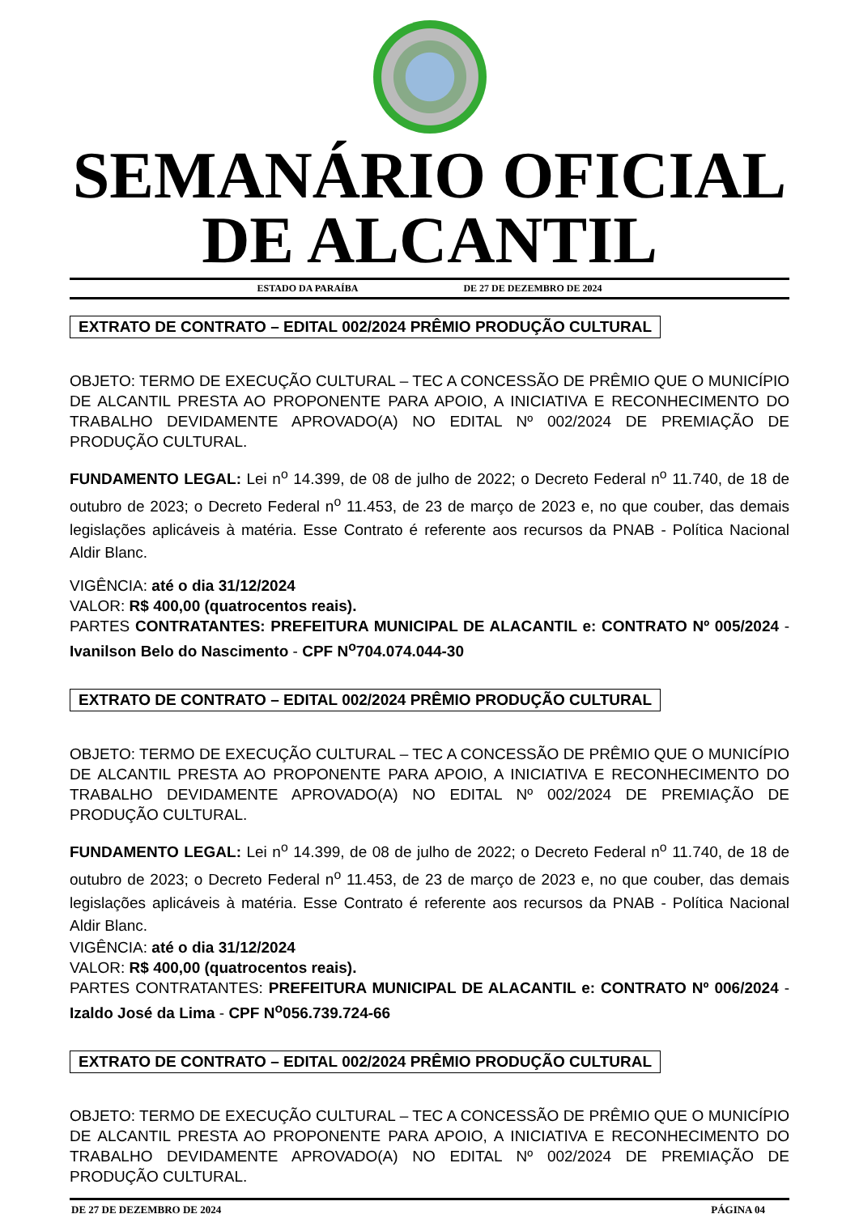SEMANÁRIO OFICIAL
DE ALCANTIL
ESTADO DA PARAÍBA DE 27 DE DEZEMBRO DE 2024
EXTRATO DE CONTRATO – EDITAL 002/2024 PRÊMIO PRODUÇÃO CULTURAL
OBJETO: TERMO DE EXECUÇÃO CULTURAL – TEC A CONCESSÃO DE PRÊMIO QUE O MUNICÍPIO DE ALCANTIL PRESTA AO PROPONENTE PARA APOIO, A INICIATIVA E RECONHECIMENTO DO TRABALHO DEVIDAMENTE APROVADO(A) NO EDITAL Nº 002/2024 DE PREMIAÇÃO DE PRODUÇÃO CULTURAL.
FUNDAMENTO LEGAL: Lei n<sup>o</sup> 14.399, de 08 de julho de 2022; o Decreto Federal n<sup>o</sup> 11.740, de 18 de outubro de 2023; o Decreto Federal n<sup>o</sup> 11.453, de 23 de março de 2023 e, no que couber, das demais legislações aplicáveis à matéria. Esse Contrato é referente aos recursos da PNAB - Política Nacional Aldir Blanc.
VIGÊNCIA: até o dia 31/12/2024
VALOR: R$ 400,00 (quatrocentos reais).
PARTES CONTRATANTES: PREFEITURA MUNICIPAL DE ALACANTIL e: CONTRATO Nº 005/2024 - Ivanilson Belo do Nascimento - CPF N<sup>o</sup>704.074.044-30
EXTRATO DE CONTRATO – EDITAL 002/2024 PRÊMIO PRODUÇÃO CULTURAL
OBJETO: TERMO DE EXECUÇÃO CULTURAL – TEC A CONCESSÃO DE PRÊMIO QUE O MUNICÍPIO DE ALCANTIL PRESTA AO PROPONENTE PARA APOIO, A INICIATIVA E RECONHECIMENTO DO TRABALHO DEVIDAMENTE APROVADO(A) NO EDITAL Nº 002/2024 DE PREMIAÇÃO DE PRODUÇÃO CULTURAL.
FUNDAMENTO LEGAL: Lei n<sup>o</sup> 14.399, de 08 de julho de 2022; o Decreto Federal n<sup>o</sup> 11.740, de 18 de outubro de 2023; o Decreto Federal n<sup>o</sup> 11.453, de 23 de março de 2023 e, no que couber, das demais legislações aplicáveis à matéria. Esse Contrato é referente aos recursos da PNAB - Política Nacional Aldir Blanc.
VIGÊNCIA: até o dia 31/12/2024
VALOR: R$ 400,00 (quatrocentos reais).
PARTES CONTRATANTES: PREFEITURA MUNICIPAL DE ALACANTIL e: CONTRATO Nº 006/2024 - Izaldo José da Lima - CPF N<sup>o</sup>056.739.724-66
EXTRATO DE CONTRATO – EDITAL 002/2024 PRÊMIO PRODUÇÃO CULTURAL
OBJETO: TERMO DE EXECUÇÃO CULTURAL – TEC A CONCESSÃO DE PRÊMIO QUE O MUNICÍPIO DE ALCANTIL PRESTA AO PROPONENTE PARA APOIO, A INICIATIVA E RECONHECIMENTO DO TRABALHO DEVIDAMENTE APROVADO(A) NO EDITAL Nº 002/2024 DE PREMIAÇÃO DE PRODUÇÃO CULTURAL.
DE 27 DE DEZEMBRO DE 2024 PÁGINA 04